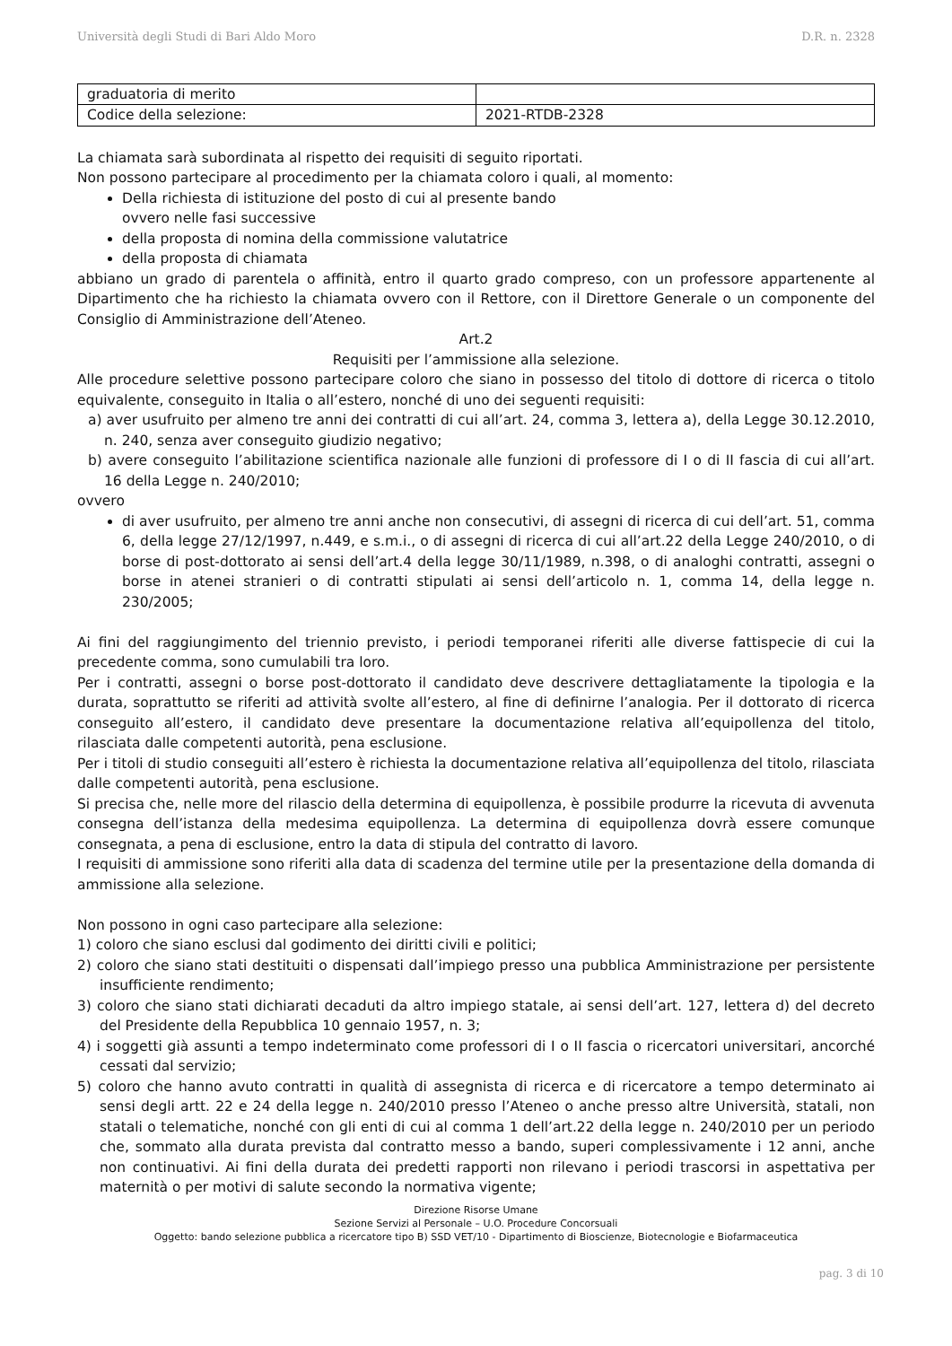Università degli Studi di Bari Aldo Moro D.R. n. 2328
| graduatoria di merito | |
| Codice della selezione: | 2021-RTDB-2328 |
La chiamata sarà subordinata al rispetto dei requisiti di seguito riportati.
Non possono partecipare al procedimento per la chiamata coloro i quali, al momento:
Della richiesta di istituzione del posto di cui al presente bando
ovvero nelle fasi successive
della proposta di nomina della commissione valutatrice
della proposta di chiamata
abbiano un grado di parentela o affinità, entro il quarto grado compreso, con un professore appartenente al Dipartimento che ha richiesto la chiamata ovvero con il Rettore, con il Direttore Generale o un componente del Consiglio di Amministrazione dell’Ateneo.
Art.2
Requisiti per l’ammissione alla selezione.
Alle procedure selettive possono partecipare coloro che siano in possesso del titolo di dottore di ricerca o titolo equivalente, conseguito in Italia o all’estero, nonché di uno dei seguenti requisiti:
a) aver usufruito per almeno tre anni dei contratti di cui all’art. 24, comma 3, lettera a), della Legge 30.12.2010, n. 240, senza aver conseguito giudizio negativo;
b) avere conseguito l’abilitazione scientifica nazionale alle funzioni di professore di I o di II fascia di cui all’art. 16 della Legge n. 240/2010;
ovvero
di aver usufruito, per almeno tre anni anche non consecutivi, di assegni di ricerca di cui dell’art. 51, comma 6, della legge 27/12/1997, n.449, e s.m.i., o di assegni di ricerca di cui all’art.22 della Legge 240/2010, o di borse di post-dottorato ai sensi dell’art.4 della legge 30/11/1989, n.398, o di analoghi contratti, assegni o borse in atenei stranieri o di contratti stipulati ai sensi dell’articolo n. 1, comma 14, della legge n. 230/2005;
Ai fini del raggiungimento del triennio previsto, i periodi temporanei riferiti alle diverse fattispecie di cui la precedente comma, sono cumulabili tra loro.
Per i contratti, assegni o borse post-dottorato il candidato deve descrivere dettagliatamente la tipologia e la durata, soprattutto se riferiti ad attività svolte all’estero, al fine di definirne l’analogia. Per il dottorato di ricerca conseguito all’estero, il candidato deve presentare la documentazione relativa all’equipollenza del titolo, rilasciata dalle competenti autorità, pena esclusione.
Per i titoli di studio conseguiti all’estero è richiesta la documentazione relativa all’equipollenza del titolo, rilasciata dalle competenti autorità, pena esclusione.
Si precisa che, nelle more del rilascio della determina di equipollenza, è possibile produrre la ricevuta di avvenuta consegna dell’istanza della medesima equipollenza. La determina di equipollenza dovrà essere comunque consegnata, a pena di esclusione, entro la data di stipula del contratto di lavoro.
I requisiti di ammissione sono riferiti alla data di scadenza del termine utile per la presentazione della domanda di ammissione alla selezione.
Non possono in ogni caso partecipare alla selezione:
1) coloro che siano esclusi dal godimento dei diritti civili e politici;
2) coloro che siano stati destituiti o dispensati dall’impiego presso una pubblica Amministrazione per persistente insufficiente rendimento;
3) coloro che siano stati dichiarati decaduti da altro impiego statale, ai sensi dell’art. 127, lettera d) del decreto del Presidente della Repubblica 10 gennaio 1957, n. 3;
4) i soggetti già assunti a tempo indeterminato come professori di I o II fascia o ricercatori universitari, ancorché cessati dal servizio;
5) coloro che hanno avuto contratti in qualità di assegnista di ricerca e di ricercatore a tempo determinato ai sensi degli artt. 22 e 24 della legge n. 240/2010 presso l’Ateneo o anche presso altre Università, statali, non statali o telematiche, nonché con gli enti di cui al comma 1 dell’art.22 della legge n. 240/2010 per un periodo che, sommato alla durata prevista dal contratto messo a bando, superi complessivamente i 12 anni, anche non continuativi. Ai fini della durata dei predetti rapporti non rilevano i periodi trascorsi in aspettativa per maternità o per motivi di salute secondo la normativa vigente;
Direzione Risorse Umane
Sezione Servizi al Personale – U.O. Procedure Concorsuali
Oggetto: bando selezione pubblica a ricercatore tipo B) SSD VET/10 - Dipartimento di Bioscienze, Biotecnologie e Biofarmaceutica
pag. 3 di 10